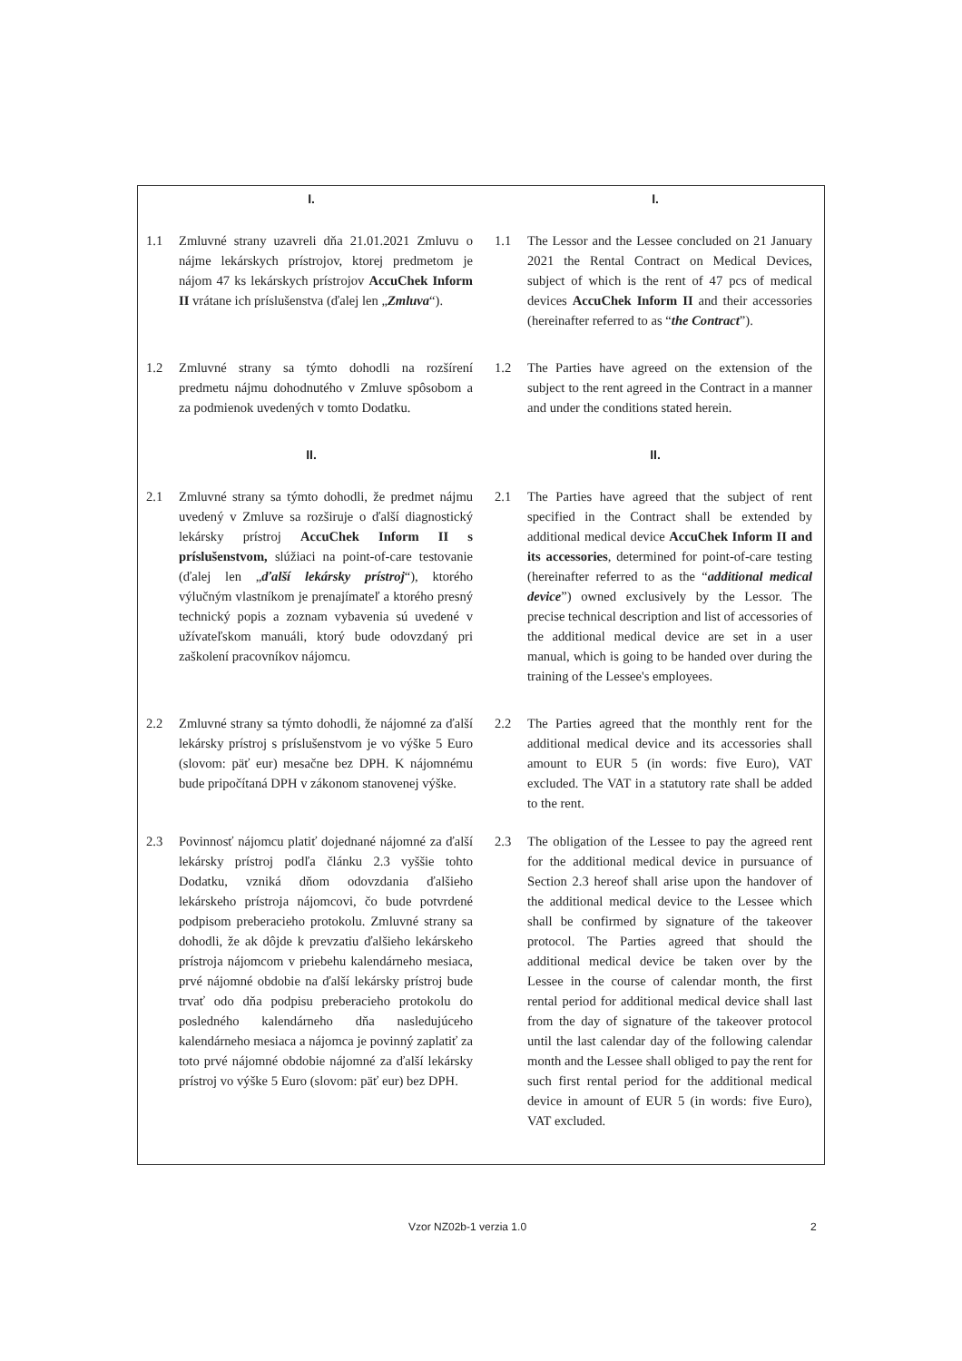| I. | | I. | |
| --- | --- | --- | --- |
| 1.1 | Zmluvné strany uzavreli dňa 21.01.2021 Zmluvu o nájme lekárskych prístrojov, ktorej predmetom je nájom 47 ks lekárskych prístrojov AccuChek Inform II vrátane ich príslušenstva (ďalej len „ Zmluva “). | 1.1 | The Lessor and the Lessee concluded on 21 January 2021 the Rental Contract on Medical Devices, subject of which is the rent of 47 pcs of medical devices AccuChek Inform II and their accessories (hereinafter referred to as “ the Contract ”). |
| 1.2 | Zmluvné strany sa týmto dohodli na rozšírení predmetu nájmu dohodnutého v Zmluve spôsobom a za podmienok uvedených v tomto Dodatku. | 1.2 | The Parties have agreed on the extension of the subject to the rent agreed in the Contract in a manner and under the conditions stated herein. |
| II. | | II. | |
| 2.1 | Zmluvné strany sa týmto dohodli, že predmet nájmu uvedený v Zmluve sa rozširuje o ďalší diagnostický lekársky prístroj AccuChek Inform II s príslušenstvom, slúžiaci na point-of-care testovanie (ďalej len „ ďalší lekársky prístroj “), ktorého výlučným vlastníkom je prenajímateľ a ktorého presný technický popis a zoznam vybavenia sú uvedené v užívateľskom manuáli, ktorý bude odovzdaný pri zaškolení pracovníkov nájomcu. | 2.1 | The Parties have agreed that the subject of rent specified in the Contract shall be extended by additional medical device AccuChek Inform II and its accessories , determined for point-of-care testing (hereinafter referred to as the “ additional medical device ”) owned exclusively by the Lessor. The precise technical description and list of accessories of the additional medical device are set in a user manual, which is going to be handed over during the training of the Lessee's employees. |
| 2.2 | Zmluvné strany sa týmto dohodli, že nájomné za ďalší lekársky prístroj s príslušenstvom je vo výške 5 Euro (slovom: päť eur) mesačne bez DPH. K nájomnému bude pripočítaná DPH v zákonom stanovenej výške. | 2.2 | The Parties agreed that the monthly rent for the additional medical device and its accessories shall amount to EUR 5 (in words: five Euro), VAT excluded. The VAT in a statutory rate shall be added to the rent. |
| 2.3 | Povinnosť nájomcu platiť dojednané nájomné za ďalší lekársky prístroj podľa článku 2.3 vyššie tohto Dodatku, vzniká dňom odovzdania ďalšieho lekárskeho prístroja nájomcovi, čo bude potvrdené podpisom preberacieho protokolu. Zmluvné strany sa dohodli, že ak dôjde k prevzatiu ďalšieho lekárskeho prístroja nájomcom v priebehu kalendárneho mesiaca, prvé nájomné obdobie na ďalší lekársky prístroj bude trvať odo dňa podpisu preberacieho protokolu do posledného kalendárneho dňa nasledujúceho kalendárneho mesiaca a nájomca je povinný zaplatiť za toto prvé nájomné obdobie nájomné za ďalší lekársky prístroj vo výške 5 Euro (slovom: päť eur) bez DPH. | 2.3 | The obligation of the Lessee to pay the agreed rent for the additional medical device in pursuance of Section 2.3 hereof shall arise upon the handover of the additional medical device to the Lessee which shall be confirmed by signature of the takeover protocol. The Parties agreed that should the additional medical device be taken over by the Lessee in the course of calendar month, the first rental period for additional medical device shall last from the day of signature of the takeover protocol until the last calendar day of the following calendar month and the Lessee shall obliged to pay the rent for such first rental period for the additional medical device in amount of EUR 5 (in words: five Euro), VAT excluded. |
Vzor NZ02b-1 verzia 1.0 2